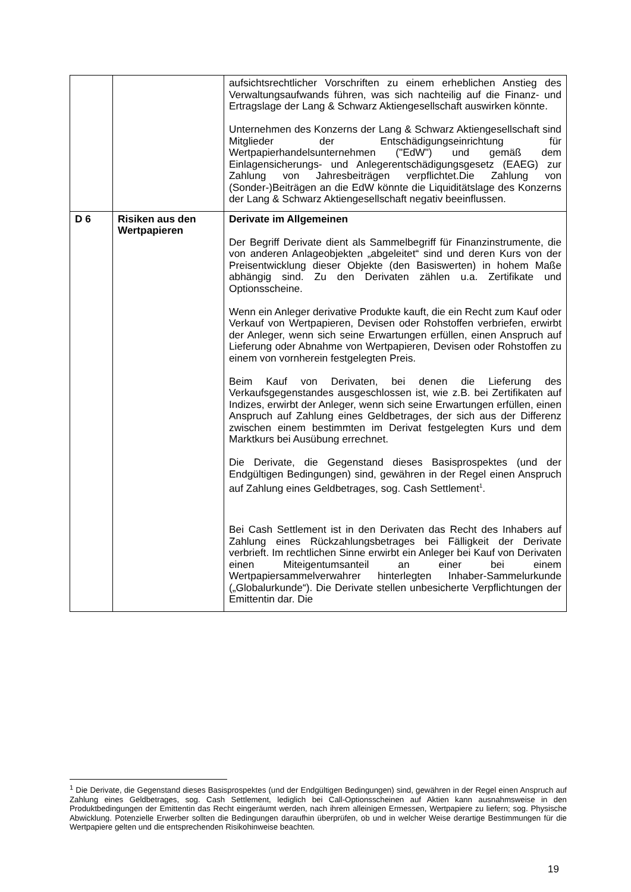| | | aufsichtsrechtlicher Vorschriften zu einem erheblichen Anstieg des Verwaltungsaufwands führen, was sich nachteilig auf die Finanz- und Ertragslage der Lang & Schwarz Aktiengesellschaft auswirken könnte. Unternehmen des Konzerns der Lang & Schwarz Aktiengesellschaft sind Mitglieder der Entschädigungseinrichtung für Wertpapierhandelsunternehmen ("EdW") und gemäß dem Einlagensicherungs- und Anlegerentschädigungsgesetz (EAEG) zur Zahlung von Jahresbeiträgen verpflichtet.Die Zahlung von (Sonder-)Beiträgen an die EdW könnte die Liquiditätslage des Konzerns der Lang & Schwarz Aktiengesellschaft negativ beeinflussen. |
| D 6 | Risiken aus den Wertpapieren | Derivate im Allgemeinen Der Begriff Derivate dient als Sammelbegriff für Finanzinstrumente, die von anderen Anlageobjekten „abgeleitet“ sind und deren Kurs von der Preisentwicklung dieser Objekte (den Basiswerten) in hohem Maße abhängig sind. Zu den Derivaten zählen u.a. Zertifikate und Optionsscheine. Wenn ein Anleger derivative Produkte kauft, die ein Recht zum Kauf oder Verkauf von Wertpapieren, Devisen oder Rohstoffen verbriefen, erwirbt der Anleger, wenn sich seine Erwartungen erfüllen, einen Anspruch auf Lieferung oder Abnahme von Wertpapieren, Devisen oder Rohstoffen zu einem von vornherein festgelegten Preis. Beim Kauf von Derivaten, bei denen die Lieferung des Verkaufsgegenstandes ausgeschlossen ist, wie z.B. bei Zertifikaten auf Indizes, erwirbt der Anleger, wenn sich seine Erwartungen erfüllen, einen Anspruch auf Zahlung eines Geldbetrages, der sich aus der Differenz zwischen einem bestimmten im Derivat festgelegten Kurs und dem Marktkurs bei Ausübung errechnet. Die Derivate, die Gegenstand dieses Basisprospektes (und der Endgültigen Bedingungen) sind, gewähren in der Regel einen Anspruch auf Zahlung eines Geldbetrages, sog. Cash Settlement<sup>1</sup>. Bei Cash Settlement ist in den Derivaten das Recht des Inhabers auf Zahlung eines Rückzahlungsbetrages bei Fälligkeit der Derivate verbrieft. Im rechtlichen Sinne erwirbt ein Anleger bei Kauf von Derivaten einen Miteigentumsanteil an einer bei einem Wertpapiersammelverwahrer hinterlegten Inhaber-Sammelurkunde („Globalurkunde“). Die Derivate stellen unbesicherte Verpflichtungen der Emittentin dar. Die |
<sup>1</sup> Die Derivate, die Gegenstand dieses Basisprospektes (und der Endgültigen Bedingungen) sind, gewähren in der Regel einen Anspruch auf Zahlung eines Geldbetrages, sog. Cash Settlement, lediglich bei Call-Optionsscheinen auf Aktien kann ausnahmsweise in den Produktbedingungen der Emittentin das Recht eingeräumt werden, nach ihrem alleinigen Ermessen, Wertpapiere zu liefern; sog. Physische Abwicklung. Potenzielle Erwerber sollten die Bedingungen daraufhin überprüfen, ob und in welcher Weise derartige Bestimmungen für die Wertpapiere gelten und die entsprechenden Risikohinweise beachten.
19